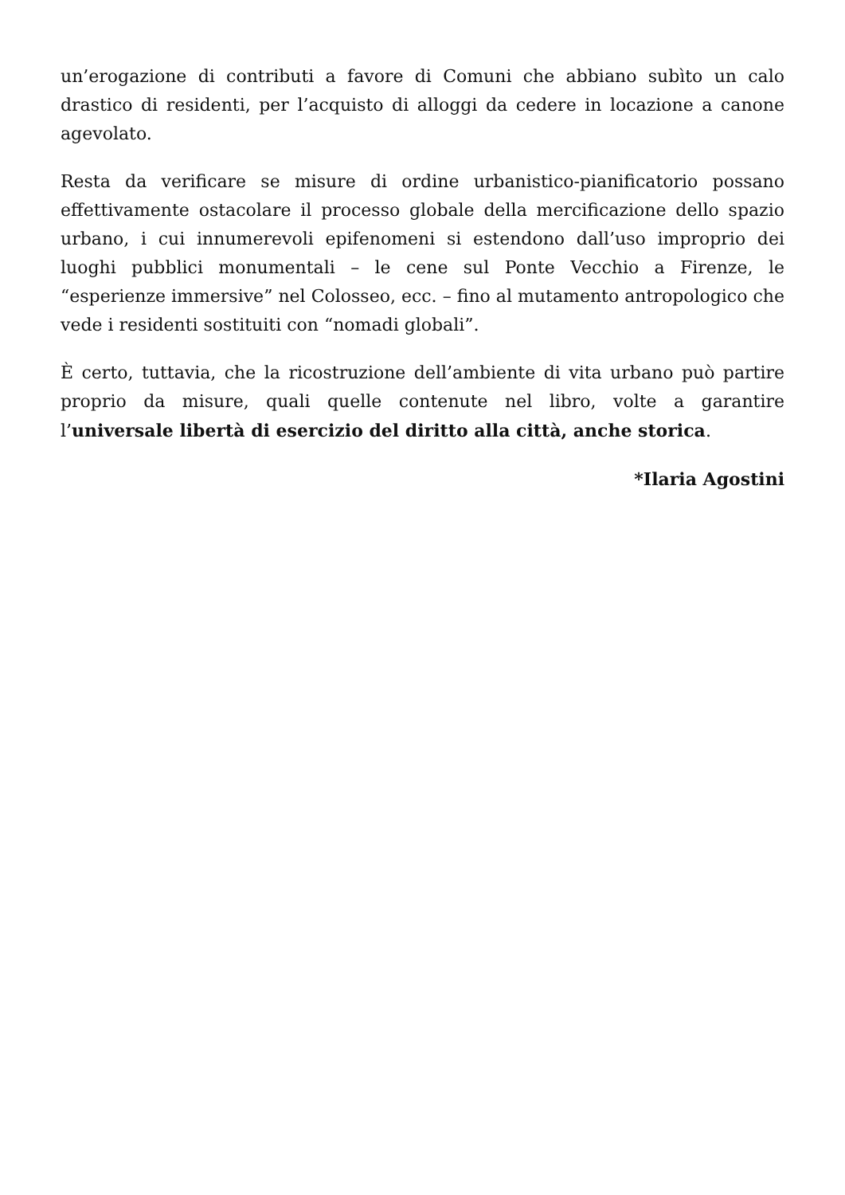un’erogazione di contributi a favore di Comuni che abbiano subìto un calo drastico di residenti, per l’acquisto di alloggi da cedere in locazione a canone agevolato.
Resta da verificare se misure di ordine urbanistico-pianificatorio possano effettivamente ostacolare il processo globale della mercificazione dello spazio urbano, i cui innumerevoli epifenomeni si estendono dall’uso improprio dei luoghi pubblici monumentali – le cene sul Ponte Vecchio a Firenze, le “esperienze immersive” nel Colosseo, ecc. – fino al mutamento antropologico che vede i residenti sostituiti con “nomadi globali”.
È certo, tuttavia, che la ricostruzione dell’ambiente di vita urbano può partire proprio da misure, quali quelle contenute nel libro, volte a garantire l’universale libertà di esercizio del diritto alla città, anche storica.
*Ilaria Agostini